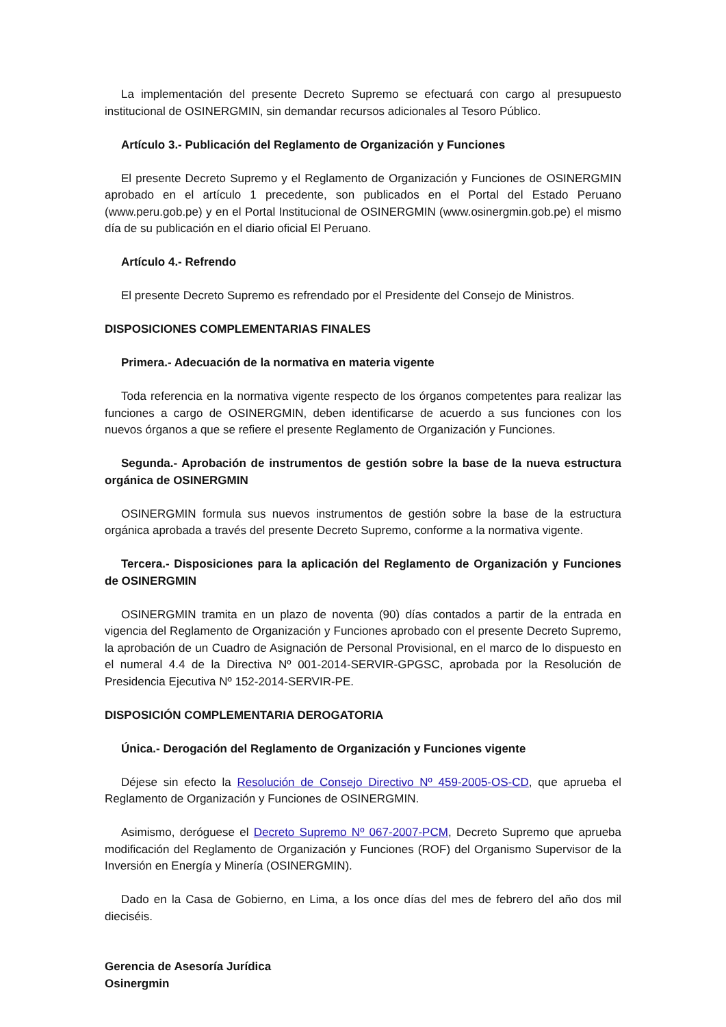La implementación del presente Decreto Supremo se efectuará con cargo al presupuesto institucional de OSINERGMIN, sin demandar recursos adicionales al Tesoro Público.
Artículo 3.- Publicación del Reglamento de Organización y Funciones
El presente Decreto Supremo y el Reglamento de Organización y Funciones de OSINERGMIN aprobado en el artículo 1 precedente, son publicados en el Portal del Estado Peruano (www.peru.gob.pe) y en el Portal Institucional de OSINERGMIN (www.osinergmin.gob.pe) el mismo día de su publicación en el diario oficial El Peruano.
Artículo 4.- Refrendo
El presente Decreto Supremo es refrendado por el Presidente del Consejo de Ministros.
DISPOSICIONES COMPLEMENTARIAS FINALES
Primera.- Adecuación de la normativa en materia vigente
Toda referencia en la normativa vigente respecto de los órganos competentes para realizar las funciones a cargo de OSINERGMIN, deben identificarse de acuerdo a sus funciones con los nuevos órganos a que se refiere el presente Reglamento de Organización y Funciones.
Segunda.- Aprobación de instrumentos de gestión sobre la base de la nueva estructura orgánica de OSINERGMIN
OSINERGMIN formula sus nuevos instrumentos de gestión sobre la base de la estructura orgánica aprobada a través del presente Decreto Supremo, conforme a la normativa vigente.
Tercera.- Disposiciones para la aplicación del Reglamento de Organización y Funciones de OSINERGMIN
OSINERGMIN tramita en un plazo de noventa (90) días contados a partir de la entrada en vigencia del Reglamento de Organización y Funciones aprobado con el presente Decreto Supremo, la aprobación de un Cuadro de Asignación de Personal Provisional, en el marco de lo dispuesto en el numeral 4.4 de la Directiva Nº 001-2014-SERVIR-GPGSC, aprobada por la Resolución de Presidencia Ejecutiva Nº 152-2014-SERVIR-PE.
DISPOSICIÓN COMPLEMENTARIA DEROGATORIA
Única.- Derogación del Reglamento de Organización y Funciones vigente
Déjese sin efecto la Resolución de Consejo Directivo Nº 459-2005-OS-CD, que aprueba el Reglamento de Organización y Funciones de OSINERGMIN.
Asimismo, deróguese el Decreto Supremo Nº 067-2007-PCM, Decreto Supremo que aprueba modificación del Reglamento de Organización y Funciones (ROF) del Organismo Supervisor de la Inversión en Energía y Minería (OSINERGMIN).
Dado en la Casa de Gobierno, en Lima, a los once días del mes de febrero del año dos mil dieciséis.
Gerencia de Asesoría Jurídica
Osinergmin